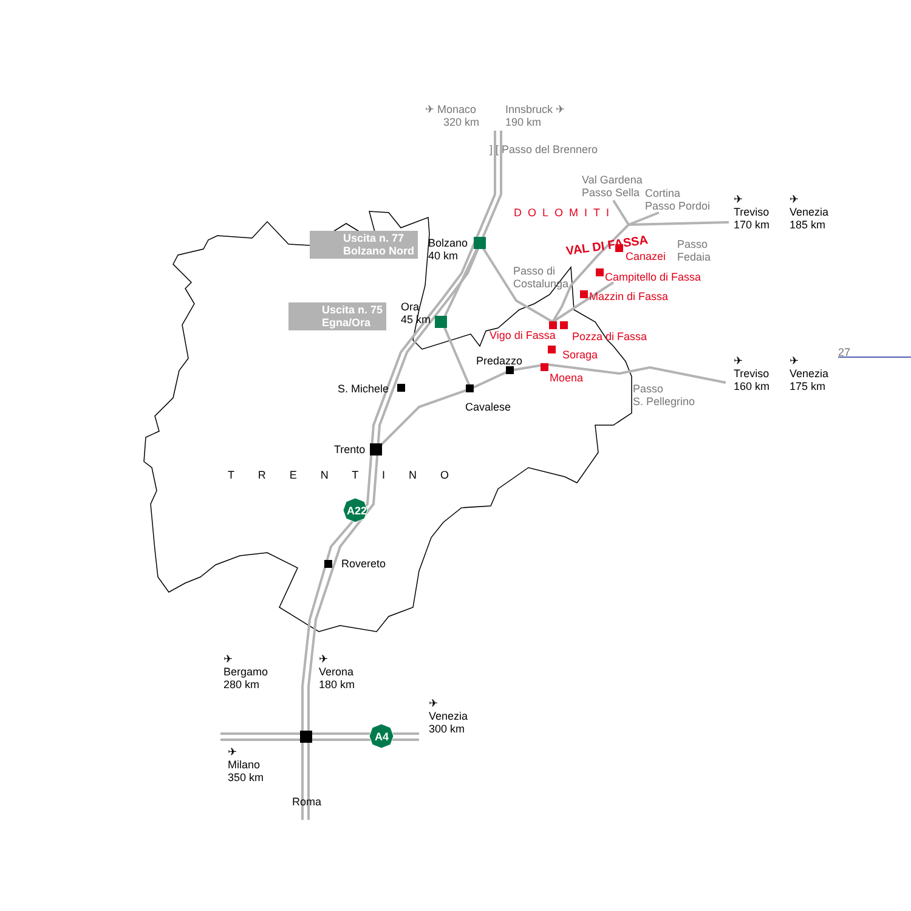A22
A4
VAL DI FASSA
✈ Monaco
320 km
Innsbruck ✈
190 km
] [ Passo del Brennero
Val Gardena
Passo Sella
Cortina
Passo Pordoi
✈
Treviso
170 km
✈
Venezia
185 km
DOLOMITI
Uscita n. 77
Bolzano Nord
Bolzano
40 km
Canazei
Passo
Fedaia
Passo di
Costalunga
Campitello di Fassa
Mazzin di Fassa
Uscita n. 75
Egna/Ora
Ora
45 km
Vigo di Fassa Pozza di Fassa
Soraga 27
Predazzo
✈
Treviso
160 km
✈
Venezia
175 km
Moena
S. Michele
Passo
S. Pellegrino
Cavalese
Trento
T R E N T I N O
Rovereto
✈
Bergamo
280 km
✈
Verona
180 km
✈
Venezia
300 km
✈
Milano
350 km
Roma